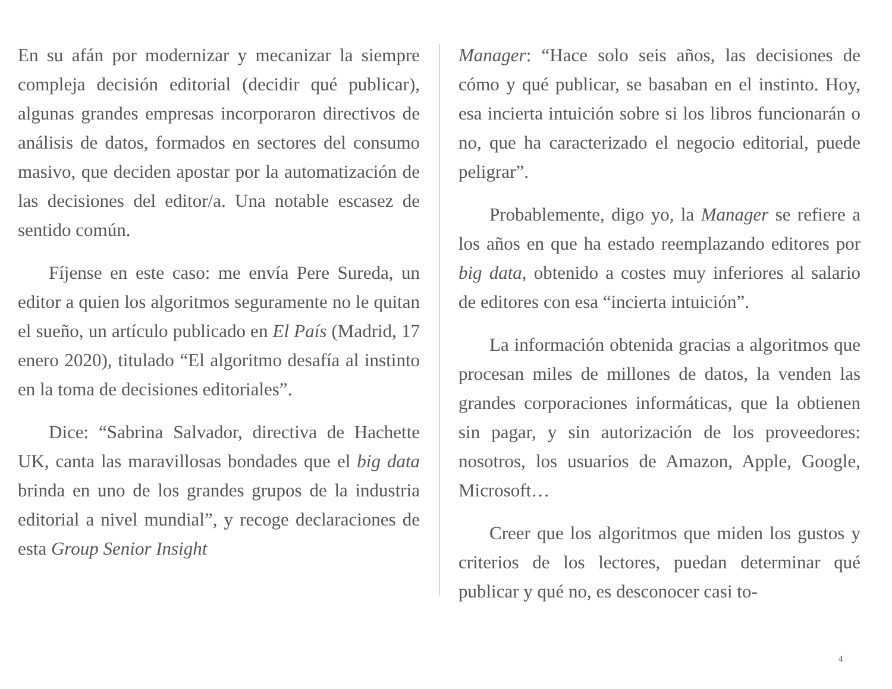En su afán por modernizar y mecanizar la siempre compleja decisión editorial (decidir qué publicar), algunas grandes empresas incorporaron directivos de análisis de datos, formados en sectores del consumo masivo, que deciden apostar por la automatización de las decisiones del editor/a. Una notable escasez de sentido común.
Fíjense en este caso: me envía Pere Sureda, un editor a quien los algoritmos seguramente no le quitan el sueño, un artículo publicado en El País (Madrid, 17 enero 2020), titulado “El algoritmo desafía al instinto en la toma de decisiones editoriales”.
Dice: “Sabrina Salvador, directiva de Hachette UK, canta las maravillosas bondades que el big data brinda en uno de los grandes grupos de la industria editorial a nivel mundial”, y recoge declaraciones de esta Group Senior Insight
Manager: “Hace solo seis años, las decisiones de cómo y qué publicar, se basaban en el instinto. Hoy, esa incierta intuición sobre si los libros funcionarán o no, que ha caracterizado el negocio editorial, puede peligrar”.
Probablemente, digo yo, la Manager se refiere a los años en que ha estado reemplazando editores por big data, obtenido a costes muy inferiores al salario de editores con esa “incierta intuición”.
La información obtenida gracias a algoritmos que procesan miles de millones de datos, la venden las grandes corporaciones informáticas, que la obtienen sin pagar, y sin autorización de los proveedores: nosotros, los usuarios de Amazon, Apple, Google, Microsoft…
Creer que los algoritmos que miden los gustos y criterios de los lectores, puedan determinar qué publicar y qué no, es desconocer casi to-
4